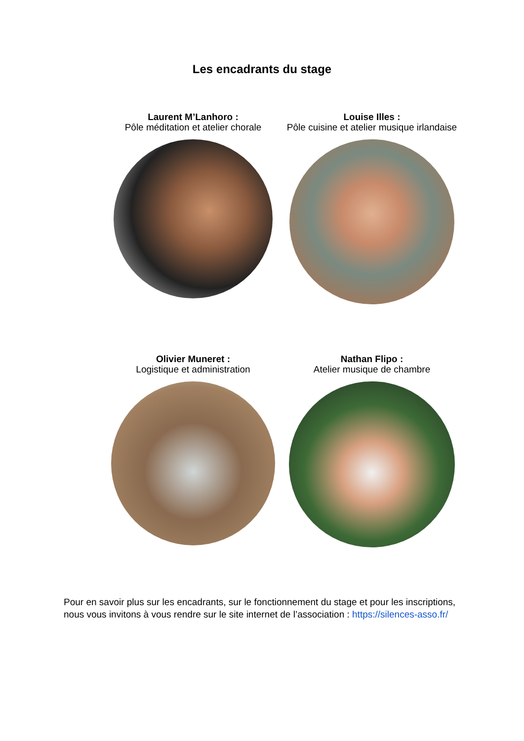Les encadrants du stage
Laurent M’Lanhoro :
Pôle méditation et atelier chorale
Louise Illes :
Pôle cuisine et atelier musique irlandaise
Olivier Muneret :
Logistique et administration
Nathan Flipo :
Atelier musique de chambre
Pour en savoir plus sur les encadrants, sur le fonctionnement du stage et pour les inscriptions, nous vous invitons à vous rendre sur le site internet de l’association : https://silences-asso.fr/